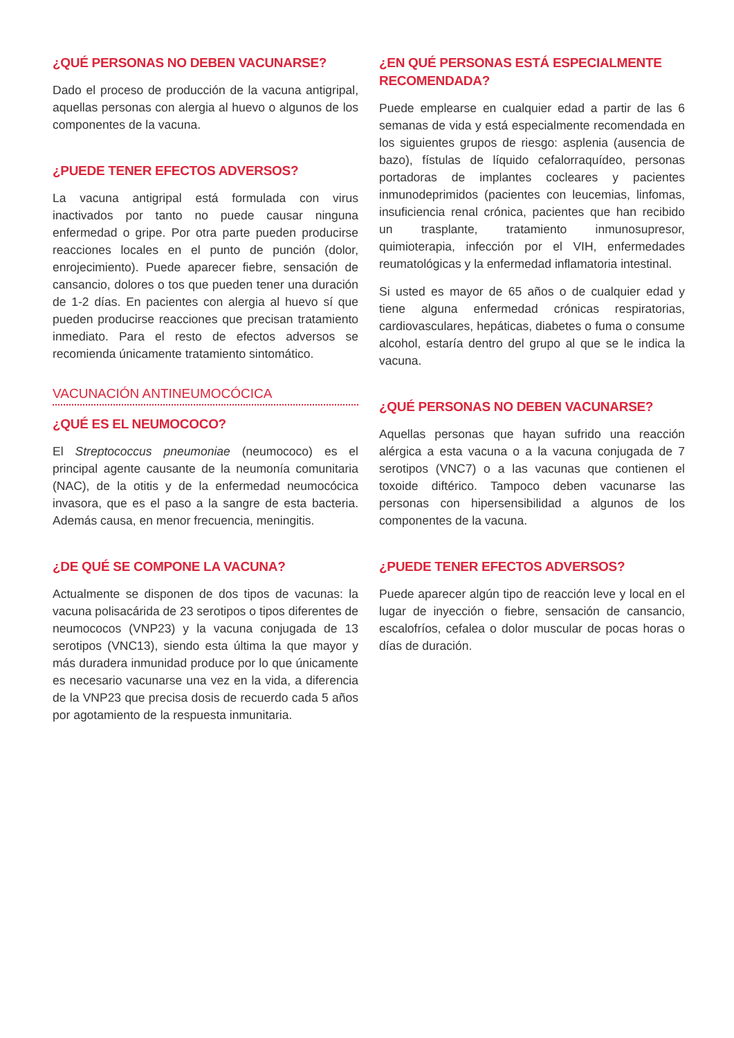¿QUÉ PERSONAS NO DEBEN VACUNARSE?
Dado el proceso de producción de la vacuna antigripal, aquellas personas con alergia al huevo o algunos de los componentes de la vacuna.
¿PUEDE TENER EFECTOS ADVERSOS?
La vacuna antigripal está formulada con virus inactivados por tanto no puede causar ninguna enfermedad o gripe. Por otra parte pueden producirse reacciones locales en el punto de punción (dolor, enrojecimiento). Puede aparecer fiebre, sensación de cansancio, dolores o tos que pueden tener una duración de 1-2 días. En pacientes con alergia al huevo sí que pueden producirse reacciones que precisan tratamiento inmediato. Para el resto de efectos adversos se recomienda únicamente tratamiento sintomático.
VACUNACIÓN ANTINEUMOCÓCICA
¿QUÉ ES EL NEUMOCOCO?
El Streptococcus pneumoniae (neumococo) es el principal agente causante de la neumonía comunitaria (NAC), de la otitis y de la enfermedad neumocócica invasora, que es el paso a la sangre de esta bacteria. Además causa, en menor frecuencia, meningitis.
¿DE QUÉ SE COMPONE LA VACUNA?
Actualmente se disponen de dos tipos de vacunas: la vacuna polisacárida de 23 serotipos o tipos diferentes de neumococos (VNP23) y la vacuna conjugada de 13 serotipos (VNC13), siendo esta última la que mayor y más duradera inmunidad produce por lo que únicamente es necesario vacunarse una vez en la vida, a diferencia de la VNP23 que precisa dosis de recuerdo cada 5 años por agotamiento de la respuesta inmunitaria.
¿EN QUÉ PERSONAS ESTÁ ESPECIALMENTE RECOMENDADA?
Puede emplearse en cualquier edad a partir de las 6 semanas de vida y está especialmente recomendada en los siguientes grupos de riesgo: asplenia (ausencia de bazo), fístulas de líquido cefalorraquídeo, personas portadoras de implantes cocleares y pacientes inmunodeprimidos (pacientes con leucemias, linfomas, insuficiencia renal crónica, pacientes que han recibido un trasplante, tratamiento inmunosupresor, quimioterapia, infección por el VIH, enfermedades reumatológicas y la enfermedad inflamatoria intestinal.
Si usted es mayor de 65 años o de cualquier edad y tiene alguna enfermedad crónicas respiratorias, cardiovasculares, hepáticas, diabetes o fuma o consume alcohol, estaría dentro del grupo al que se le indica la vacuna.
¿QUÉ PERSONAS NO DEBEN VACUNARSE?
Aquellas personas que hayan sufrido una reacción alérgica a esta vacuna o a la vacuna conjugada de 7 serotipos (VNC7) o a las vacunas que contienen el toxoide diftérico. Tampoco deben vacunarse las personas con hipersensibilidad a algunos de los componentes de la vacuna.
¿PUEDE TENER EFECTOS ADVERSOS?
Puede aparecer algún tipo de reacción leve y local en el lugar de inyección o fiebre, sensación de cansancio, escalofríos, cefalea o dolor muscular de pocas horas o días de duración.